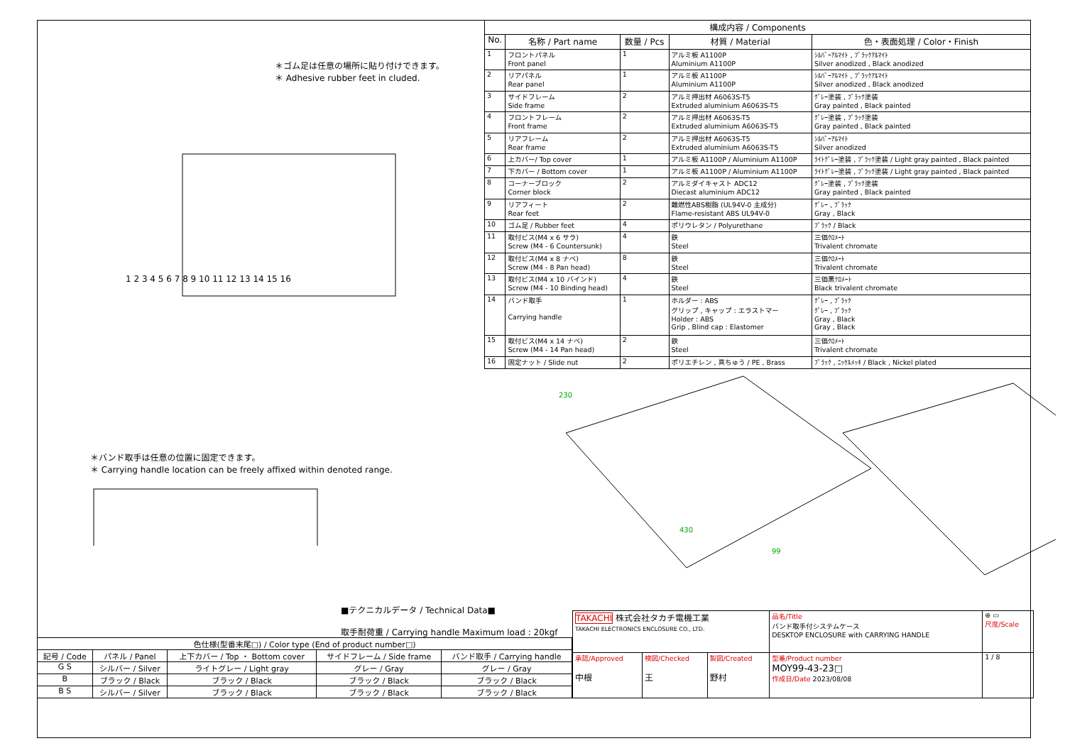＊ゴム足は任意の場所に貼り付けできます。
＊ Adhesive rubber feet in cluded.
1 2 3 4 5 6 7 8 9 10 11 12 13 14 15 16
| 構成内容 / Components | | | | |
| --- | --- | --- | --- | --- |
| No. | 名称 / Part name | 数量 / Pcs | 材質 / Material | 色・表面処理 / Color・Finish |
| 1 | フロントパネル Front panel | 1 | アルミ板 A1100P Aluminium A1100P | ｼﾙﾊﾞｰｱﾙﾏｲﾄ , ﾌﾞﾗｯｸｱﾙﾏｲﾄ Silver anodized , Black anodized |
| 2 | リアパネル Rear panel | 1 | アルミ板 A1100P Aluminium A1100P | ｼﾙﾊﾞｰｱﾙﾏｲﾄ , ﾌﾞﾗｯｸｱﾙﾏｲﾄ Silver anodized , Black anodized |
| 3 | サイドフレーム Side frame | 2 | アルミ押出材 A6063S-T5 Extruded aluminium A6063S-T5 | ｸﾞﾚｰ塗装 , ﾌﾞﾗｯｸ塗装 Gray painted , Black painted |
| 4 | フロントフレーム Front frame | 2 | アルミ押出材 A6063S-T5 Extruded aluminium A6063S-T5 | ｸﾞﾚｰ塗装 , ﾌﾞﾗｯｸ塗装 Gray painted , Black painted |
| 5 | リアフレーム Rear frame | 2 | アルミ押出材 A6063S-T5 Extruded aluminium A6063S-T5 | ｼﾙﾊﾞｰｱﾙﾏｲﾄ Silver anodized |
| 6 | 上カバー/ Top cover | 1 | アルミ板 A1100P / Aluminium A1100P | ﾗｲﾄｸﾞﾚｰ塗装 , ﾌﾞﾗｯｸ塗装 / Light gray painted , Black painted |
| 7 | 下カバー / Bottom cover | 1 | アルミ板 A1100P / Aluminium A1100P | ﾗｲﾄｸﾞﾚｰ塗装 , ﾌﾞﾗｯｸ塗装 / Light gray painted , Black painted |
| 8 | コーナーブロック Corner block | 2 | アルミダイキャスト ADC12 Diecast aluminium ADC12 | ｸﾞﾚｰ塗装 , ﾌﾞﾗｯｸ塗装 Gray painted , Black painted |
| 9 | リアフィート Rear feet | 2 | 難燃性ABS樹脂 (UL94V-0 主成分) Flame-resistant ABS UL94V-0 | ｸﾞﾚｰ , ﾌﾞﾗｯｸ Gray , Black |
| 10 | ゴム足 / Rubber feet | 4 | ポリウレタン / Polyurethane | ﾌﾞﾗｯｸ / Black |
| 11 | 取付ビス(M4 x 6 サラ) Screw (M4 - 6 Countersunk) | 4 | 鉄 Steel | 三価ｸﾛﾒｰﾄ Trivalent chromate |
| 12 | 取付ビス(M4 x 8 ナベ) Screw (M4 - 8 Pan head) | 8 | 鉄 Steel | 三価ｸﾛﾒｰﾄ Trivalent chromate |
| 13 | 取付ビス(M4 x 10 バインド) Screw (M4 - 10 Binding head) | 4 | 鉄 Steel | 三価黒ｸﾛﾒｰﾄ Black trivalent chromate |
| 14 | バンド取手 Carrying handle | 1 | ホルダー : ABS グリップ , キャップ : エラストマー Holder : ABS Grip , Blind cap : Elastomer | ｸﾞﾚｰ , ﾌﾞﾗｯｸ ｸﾞﾚｰ , ﾌﾞﾗｯｸ Gray , Black Gray , Black |
| 15 | 取付ビス(M4 x 14 ナベ) Screw (M4 - 14 Pan head) | 2 | 鉄 Steel | 三価ｸﾛﾒｰﾄ Trivalent chromate |
| 16 | 固定ナット / Slide nut | 2 | ポリエチレン , 真ちゅう / PE , Brass | ﾌﾞﾗｯｸ , ﾆｯｹﾙﾒｯｷ / Black , Nickel plated |
＊バンド取手は任意の位置に固定できます。
＊ Carrying handle location can be freely affixed within denoted range.
230
430
99
■テクニカルデータ / Technical Data■
取手耐荷重 / Carrying handle Maximum load : 20kgf
| 色仕様(型番末尾□) / Color type (End of product number□) | | | | |
| --- | --- | --- | --- | --- |
| 記号 / Code | パネル / Panel | 上下カバー / Top ・ Bottom cover | サイドフレーム / Side frame | バンド取手 / Carrying handle |
| G S | シルバー / Silver | ライトグレー / Light gray | グレー / Gray | グレー / Gray |
| B | ブラック / Black | ブラック / Black | ブラック / Black | ブラック / Black |
| B S | シルバー / Silver | ブラック / Black | ブラック / Black | ブラック / Black |
| TAKACHI 株式会社タカチ電機工業 TAKACHI ELECTRONICS ENCLOSURE CO., LTD. | | | 品名/Title バンド取手付システムケース DESKTOP ENCLOSURE with CARRYING HANDLE | ⊕ ▭ 尺度/Scale |
| 承認/Approved 中根 | 検図/Checked 王 | 製図/Created 野村 | 型番/Product number MOY99-43-23□ 作成日/Date 2023/08/08 | 1 / 8 |